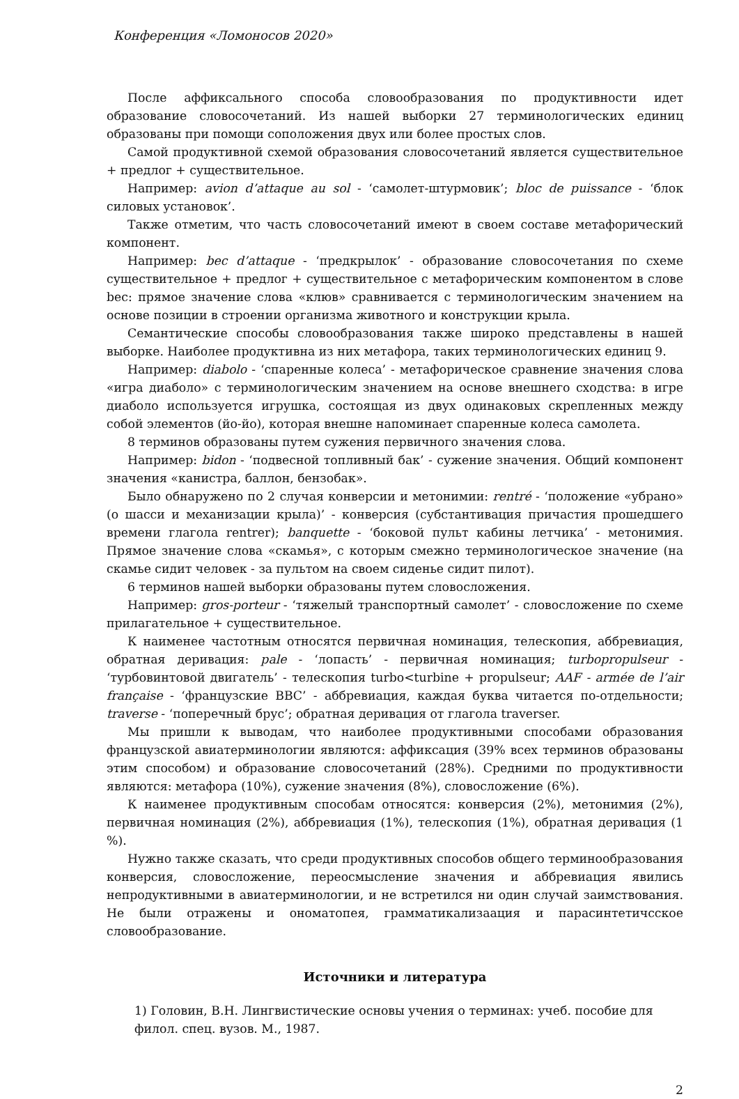Конференция «Ломоносов 2020»
После аффиксального способа словообразования по продуктивности идет образование словосочетаний. Из нашей выборки 27 терминологических единиц образованы при помощи соположения двух или более простых слов.
Самой продуктивной схемой образования словосочетаний является существительное + предлог + существительное.
Например: avion d’attaque au sol - ‘самолет-штурмовик’; bloc de puissance - ‘блок силовых установок’.
Также отметим, что часть словосочетаний имеют в своем составе метафорический компонент.
Например: bec d’attaque - ‘предкрылок’ - образование словосочетания по схеме существительное + предлог + существительное с метафорическим компонентом в слове bec: прямое значение слова «клюв» сравнивается с терминологическим значением на основе позиции в строении организма животного и конструкции крыла.
Семантические способы словообразования также широко представлены в нашей выборке. Наиболее продуктивна из них метафора, таких терминологических единиц 9.
Например: diabolo - ‘спаренные колеса’ - метафорическое сравнение значения слова «игра диаболо» с терминологическим значением на основе внешнего сходства: в игре диаболо используется игрушка, состоящая из двух одинаковых скрепленных между собой элементов (йо-йо), которая внешне напоминает спаренные колеса самолета.
8 терминов образованы путем сужения первичного значения слова.
Например: bidon - ‘подвесной топливный бак’ - сужение значения. Общий компонент значения «канистра, баллон, бензобак».
Было обнаружено по 2 случая конверсии и метонимии: rentré - ‘положение «убрано» (о шасси и механизации крыла)’ - конверсия (субстантивация причастия прошедшего времени глагола rentrer); banquette - ‘боковой пульт кабины летчика’ - метонимия. Прямое значение слова «скамья», с которым смежно терминологическое значение (на скамье сидит человек - за пультом на своем сиденье сидит пилот).
6 терминов нашей выборки образованы путем словосложения.
Например: gros-porteur - ‘тяжелый транспортный самолет’ - словосложение по схеме прилагательное + существительное.
К наименее частотным относятся первичная номинация, телескопия, аббревиация, обратная деривация: pale - ‘лопасть’ - первичная номинация; turbopropulseur - ‘турбовинтовой двигатель’ - телескопия turbo<turbine + propulseur; AAF - armée de l’air française - ‘французские ВВС’ - аббревиация, каждая буква читается по-отдельности; traverse - ‘поперечный брус’; обратная деривация от глагола traverser.
Мы пришли к выводам, что наиболее продуктивными способами образования французской авиатерминологии являются: аффиксация (39% всех терминов образованы этим способом) и образование словосочетаний (28%). Средними по продуктивности являются: метафора (10%), сужение значения (8%), словосложение (6%).
К наименее продуктивным способам относятся: конверсия (2%), метонимия (2%), первичная номинация (2%), аббревиация (1%), телескопия (1%), обратная деривация (1 %).
Нужно также сказать, что среди продуктивных способов общего терминообразования конверсия, словосложение, переосмысление значения и аббревиация явились непродуктивными в авиатерминологии, и не встретился ни один случай заимствования. Не были отражены и ономатопея, грамматикализаация и парасинтетичсское словообразование.
Источники и литература
1) Головин, В.Н. Лингвистические основы учения о терминах: учеб. пособие для филол. спец. вузов. М., 1987.
2